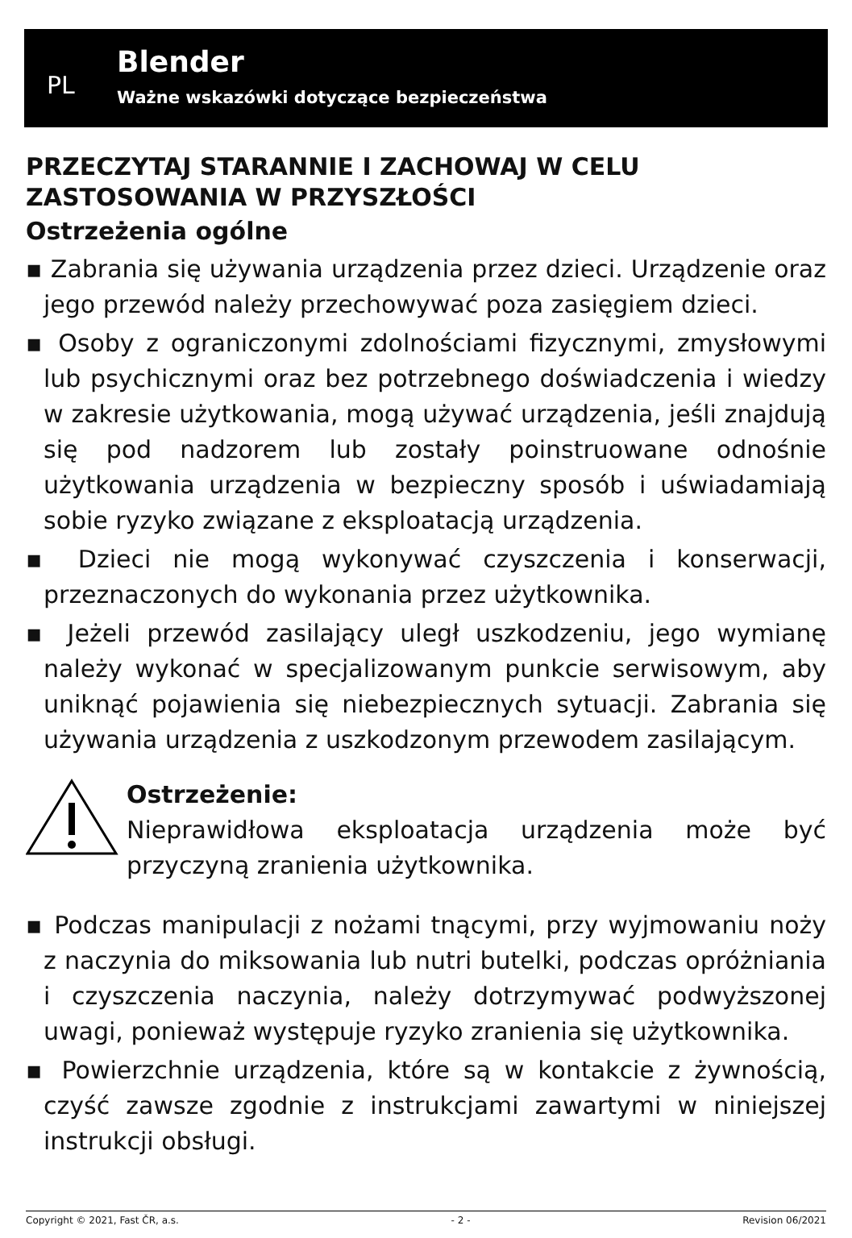PL
Blender
Ważne wskazówki dotyczące bezpieczeństwa
PRZECZYTAJ STARANNIE I ZACHOWAJ W CELU ZASTOSOWANIA W PRZYSZŁOŚCI
Ostrzeżenia ogólne
▪ Zabrania się używania urządzenia przez dzieci. Urządzenie oraz jego przewód należy przechowywać poza zasięgiem dzieci.
▪ Osoby z ograniczonymi zdolnościami fizycznymi, zmysłowymi lub psychicznymi oraz bez potrzebnego doświadczenia i wiedzy w zakresie użytkowania, mogą używać urządzenia, jeśli znajdują się pod nadzorem lub zostały poinstruowane odnośnie użytkowania urządzenia w bezpieczny sposób i uświadamiają sobie ryzyko związane z eksploatacją urządzenia.
▪ Dzieci nie mogą wykonywać czyszczenia i konserwacji, przeznaczonych do wykonania przez użytkownika.
▪ Jeżeli przewód zasilający uległ uszkodzeniu, jego wymianę należy wykonać w specjalizowanym punkcie serwisowym, aby uniknąć pojawienia się niebezpiecznych sytuacji. Zabrania się używania urządzenia z uszkodzonym przewodem zasilającym.
Ostrzeżenie:
Nieprawidłowa eksploatacja urządzenia może być przyczyną zranienia użytkownika.
▪ Podczas manipulacji z nożami tnącymi, przy wyjmowaniu noży z naczynia do miksowania lub nutri butelki, podczas opróżniania i czyszczenia naczynia, należy dotrzymywać podwyższonej uwagi, ponieważ występuje ryzyko zranienia się użytkownika.
▪ Powierzchnie urządzenia, które są w kontakcie z żywnością, czyść zawsze zgodnie z instrukcjami zawartymi w niniejszej instrukcji obsługi.
Copyright © 2021, Fast ČR, a.s. - 2 - Revision 06/2021